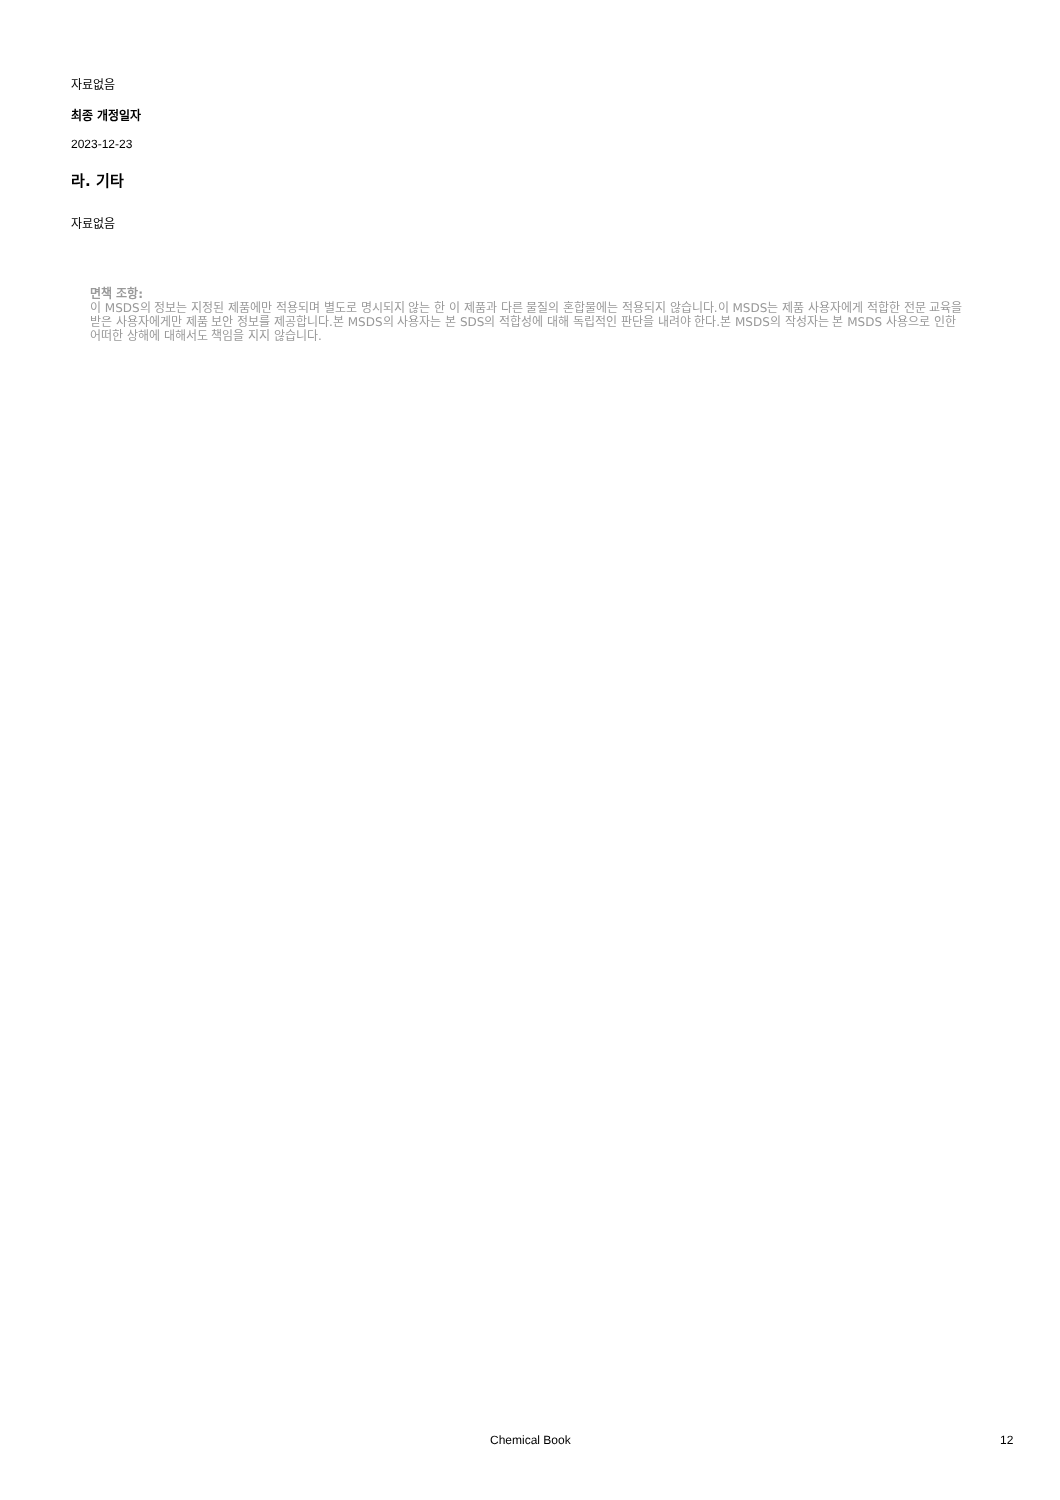자료없음
최종 개정일자
2023-12-23
라. 기타
자료없음
면책 조항:
이 MSDS의 정보는 지정된 제품에만 적용되며 별도로 명시되지 않는 한 이 제품과 다른 물질의 혼합물에는 적용되지 않습니다.이 MSDS는 제품 사용자에게 적합한 전문 교육을 받은 사용자에게만 제품 보안 정보를 제공합니다.본 MSDS의 사용자는 본 SDS의 적합성에 대해 독립적인 판단을 내려야 한다.본 MSDS의 작성자는 본 MSDS 사용으로 인한 어떠한 상해에 대해서도 책임을 지지 않습니다.
Chemical Book 12